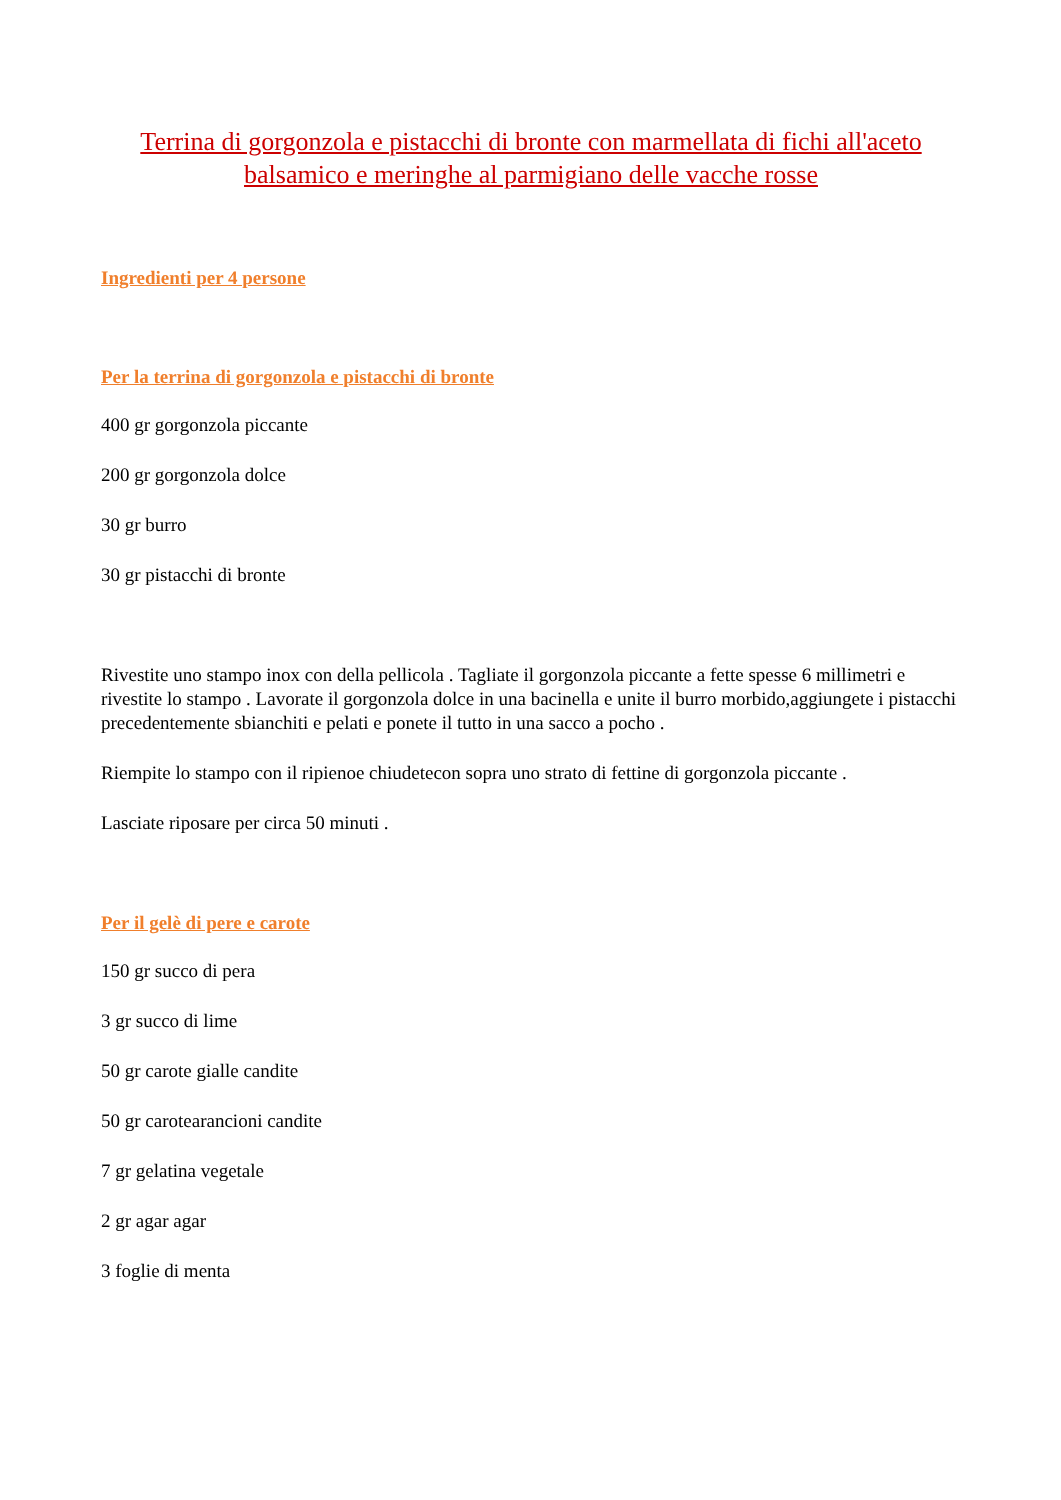Terrina di gorgonzola e pistacchi di bronte con marmellata di fichi all'aceto balsamico e meringhe al parmigiano delle vacche rosse
Ingredienti per 4 persone
Per la terrina di gorgonzola e pistacchi di bronte
400 gr gorgonzola piccante
200 gr gorgonzola dolce
30 gr burro
30 gr pistacchi di bronte
Rivestite uno stampo inox con della pellicola . Tagliate il gorgonzola piccante a fette spesse 6 millimetri e rivestite lo stampo . Lavorate il gorgonzola dolce in una bacinella e unite il burro morbido,aggiungete i pistacchi precedentemente sbianchiti e pelati e ponete il tutto in una sacco a pocho .
Riempite lo stampo con il ripienoe chiudetecon sopra uno strato di fettine di gorgonzola piccante .
Lasciate riposare per circa 50 minuti .
Per il gelè di pere e carote
150 gr succo di pera
3 gr succo di lime
50 gr carote gialle candite
50 gr carotearancioni candite
7 gr gelatina vegetale
2 gr agar agar
3 foglie di menta